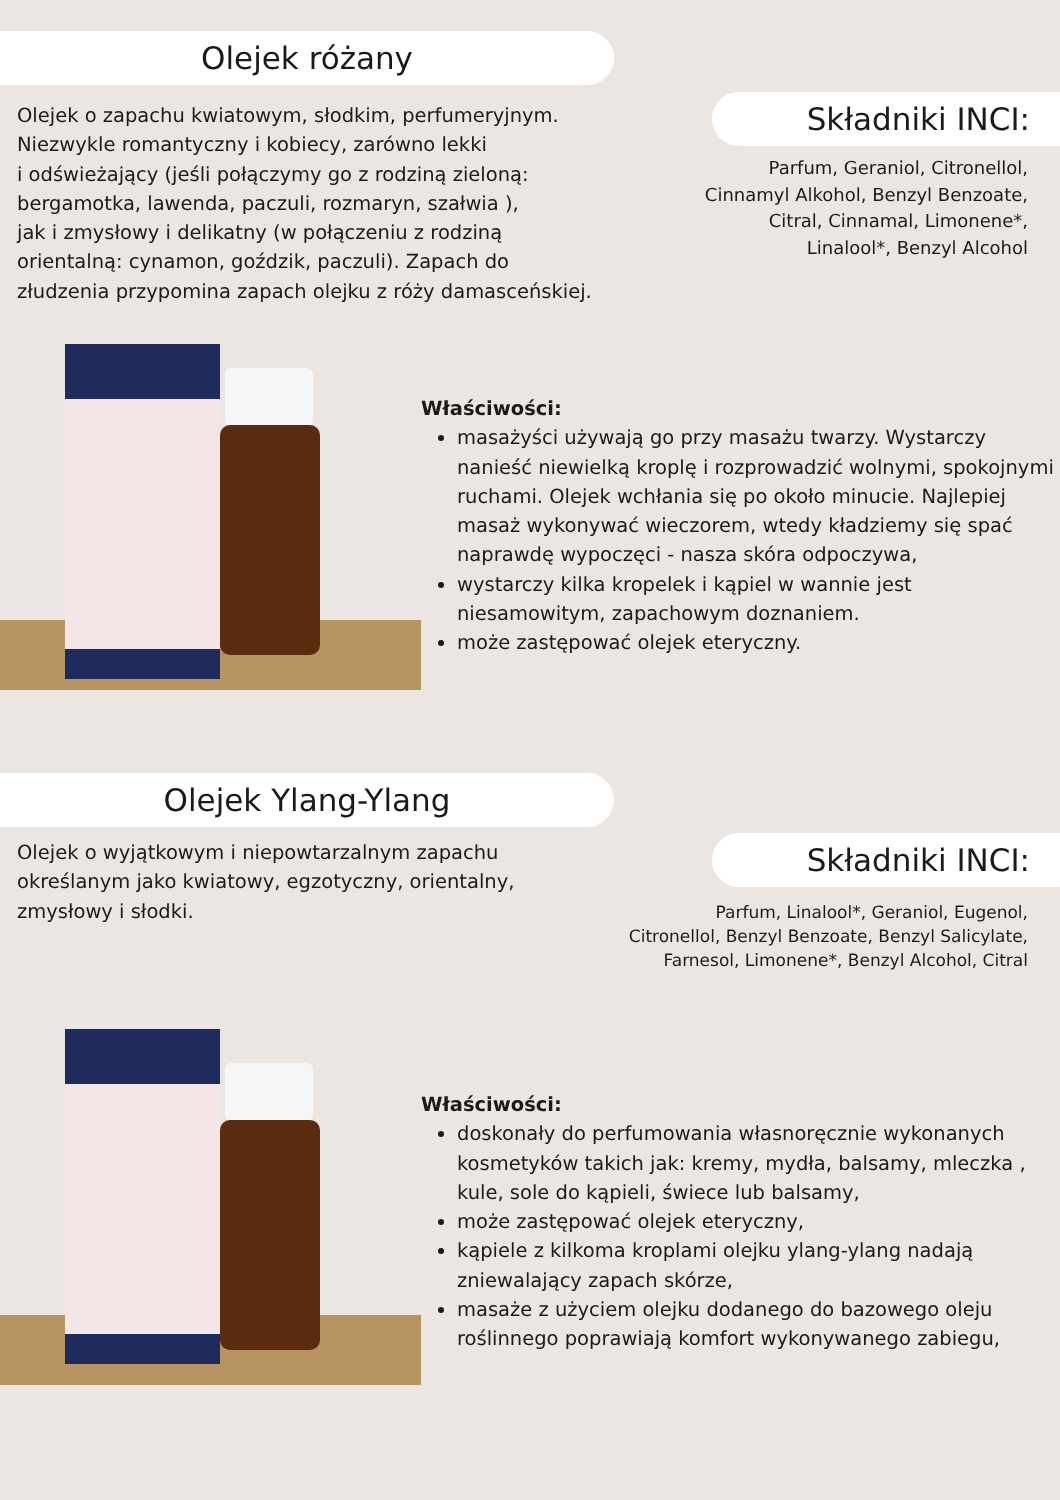Olejek różany
Składniki INCI:
Olejek o zapachu kwiatowym, słodkim, perfumeryjnym.
Niezwykle romantyczny i kobiecy, zarówno lekki
i odświeżający (jeśli połączymy go z rodziną zieloną:
bergamotka, lawenda, paczuli, rozmaryn, szałwia ),
jak i zmysłowy i delikatny (w połączeniu z rodziną
orientalną: cynamon, goździk, paczuli). Zapach do
złudzenia przypomina zapach olejku z róży damasceńskiej.
Parfum, Geraniol, Citronellol,
Cinnamyl Alkohol, Benzyl Benzoate,
Citral, Cinnamal, Limonene*,
Linalool*, Benzyl Alcohol
Właściwości:
masażyści używają go przy masażu twarzy. Wystarczy nanieść niewielką kroplę i rozprowadzić wolnymi, spokojnymi ruchami. Olejek wchłania się po około minucie. Najlepiej masaż wykonywać wieczorem, wtedy kładziemy się spać naprawdę wypoczęci - nasza skóra odpoczywa,
wystarczy kilka kropelek i kąpiel w wannie jest niesamowitym, zapachowym doznaniem.
może zastępować olejek eteryczny.
Olejek Ylang-Ylang
Składniki INCI:
Olejek o wyjątkowym i niepowtarzalnym zapachu
określanym jako kwiatowy, egzotyczny, orientalny,
zmysłowy i słodki.
Parfum, Linalool*, Geraniol, Eugenol,
Citronellol, Benzyl Benzoate, Benzyl Salicylate,
Farnesol, Limonene*, Benzyl Alcohol, Citral
Właściwości:
doskonały do perfumowania własnoręcznie wykonanych kosmetyków takich jak: kremy, mydła, balsamy, mleczka , kule, sole do kąpieli, świece lub balsamy,
może zastępować olejek eteryczny,
kąpiele z kilkoma kroplami olejku ylang-ylang nadają zniewalający zapach skórze,
masaże z użyciem olejku dodanego do bazowego oleju roślinnego poprawiają komfort wykonywanego zabiegu,